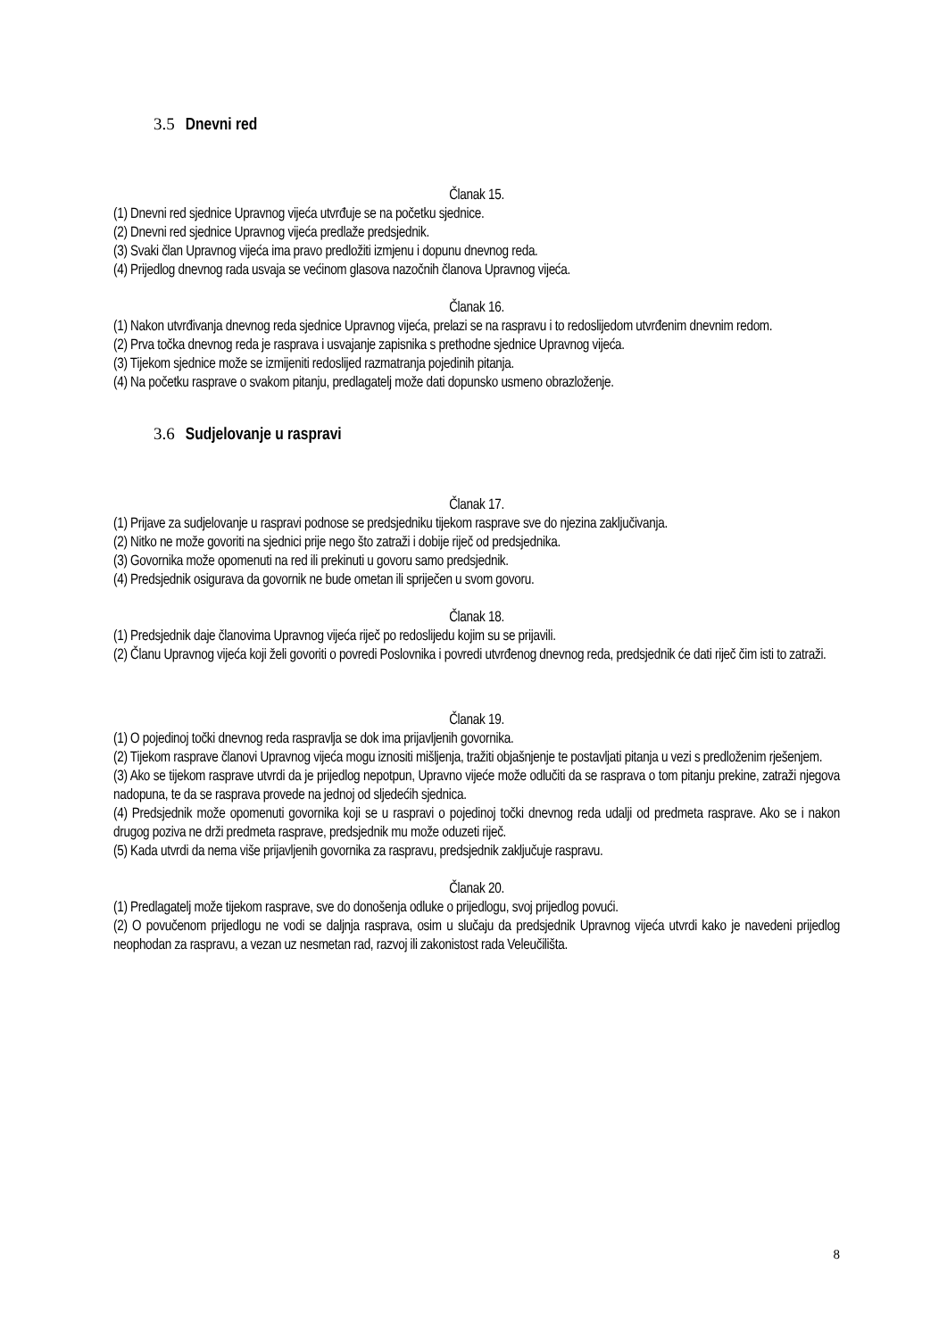3.5 Dnevni red
Članak 15.
(1) Dnevni red sjednice Upravnog vijeća utvrđuje se na početku sjednice.
(2) Dnevni red sjednice Upravnog vijeća predlaže predsjednik.
(3) Svaki član Upravnog vijeća ima pravo predložiti izmjenu i dopunu dnevnog reda.
(4) Prijedlog dnevnog rada usvaja se većinom glasova nazočnih članova Upravnog vijeća.
Članak 16.
(1) Nakon utvrđivanja dnevnog reda sjednice Upravnog vijeća, prelazi se na raspravu i to redoslijedom utvrđenim dnevnim redom.
(2) Prva točka dnevnog reda je rasprava i usvajanje zapisnika s prethodne sjednice Upravnog vijeća.
(3) Tijekom sjednice može se izmijeniti redoslijed razmatranja pojedinih pitanja.
(4) Na početku rasprave o svakom pitanju, predlagatelj može dati dopunsko usmeno obrazloženje.
3.6 Sudjelovanje u raspravi
Članak 17.
(1) Prijave za sudjelovanje u raspravi podnose se predsjedniku tijekom rasprave sve do njezina zaključivanja.
(2) Nitko ne može govoriti na sjednici prije nego što zatraži i dobije riječ od predsjednika.
(3) Govornika može opomenuti na red ili prekinuti u govoru samo predsjednik.
(4) Predsjednik osigurava da govornik ne bude ometan ili spriječen u svom govoru.
Članak 18.
(1) Predsjednik daje članovima Upravnog vijeća riječ po redoslijedu kojim su se prijavili.
(2) Članu Upravnog vijeća koji želi govoriti o povredi Poslovnika i povredi utvrđenog dnevnog reda, predsjednik će dati riječ čim isti to zatraži.
Članak 19.
(1) O pojedinoj točki dnevnog reda raspravlja se dok ima prijavljenih govornika.
(2) Tijekom rasprave članovi Upravnog vijeća mogu iznositi mišljenja, tražiti objašnjenje te postavljati pitanja u vezi s predloženim rješenjem.
(3) Ako se tijekom rasprave utvrdi da je prijedlog nepotpun, Upravno vijeće može odlučiti da se rasprava o tom pitanju prekine, zatraži njegova nadopuna, te da se rasprava provede na jednoj od sljedećih sjednica.
(4) Predsjednik može opomenuti govornika koji se u raspravi o pojedinoj točki dnevnog reda udalji od predmeta rasprave. Ako se i nakon drugog poziva ne drži predmeta rasprave, predsjednik mu može oduzeti riječ.
(5) Kada utvrdi da nema više prijavljenih govornika za raspravu, predsjednik zaključuje raspravu.
Članak 20.
(1) Predlagatelj može tijekom rasprave, sve do donošenja odluke o prijedlogu, svoj prijedlog povući.
(2) O povučenom prijedlogu ne vodi se daljnja rasprava, osim u slučaju da predsjednik Upravnog vijeća utvrdi kako je navedeni prijedlog neophodan za raspravu, a vezan uz nesmetan rad, razvoj ili zakonistost rada Veleučilišta.
8